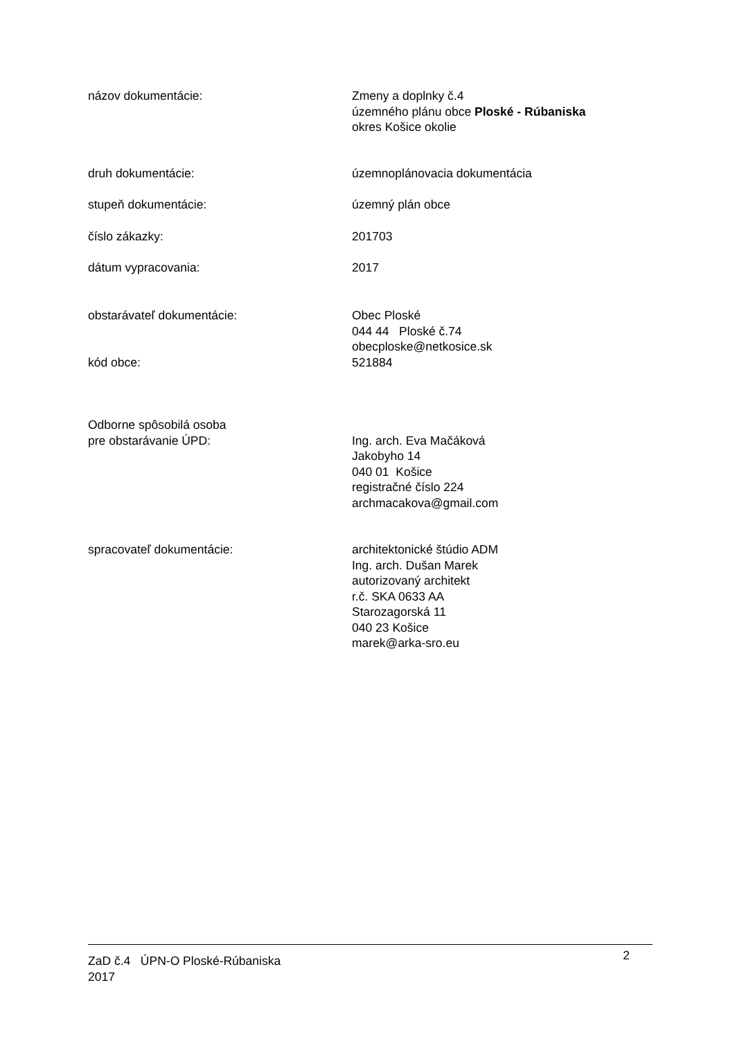názov dokumentácie: Zmeny a doplnky č.4
územného plánu obce Ploské - Rúbaniska
okres Košice okolie
druh dokumentácie: územnoplánovacia dokumentácia
stupeň dokumentácie: územný plán obce
číslo zákazky: 201703
dátum vypracovania: 2017
obstarávateľ dokumentácie:
kód obce:
Obec Ploské
044 44 Ploské č.74
obecploske@netkosice.sk
521884
Odborne spôsobilá osoba
pre obstarávanie ÚPD:
Ing. arch. Eva Mačáková
Jakobyho 14
040 01 Košice
registračné číslo 224
archmacakova@gmail.com
spracovateľ dokumentácie: architektonické štúdio ADM
Ing. arch. Dušan Marek
autorizovaný architekt
r.č. SKA 0633 AA
Starozagorská 11
040 23 Košice
marek@arka-sro.eu
ZaD č.4 ÚPN-O Ploské-Rúbaniska
2017
2